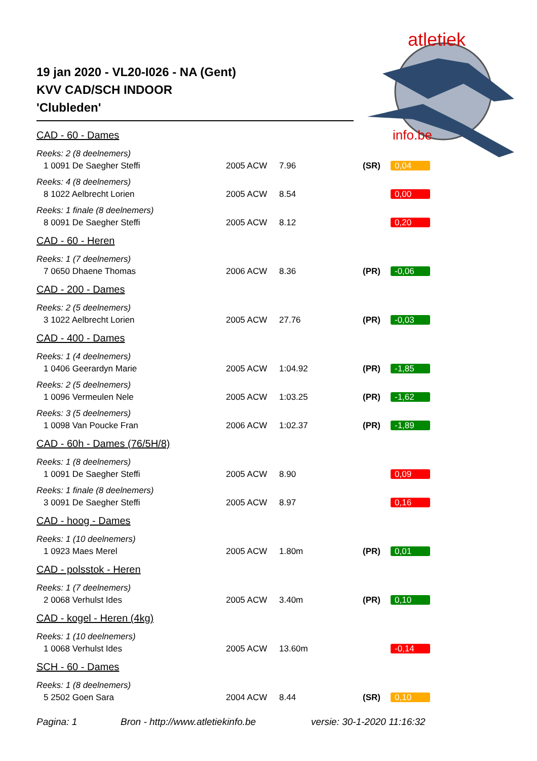atletiek
info.be
19 jan 2020 - VL20-I026 - NA (Gent)
KVV CAD/SCH INDOOR
'Clubleden'
CAD - 60 - Dames
Reeks: 2 (8 deelnemers)
| 1 0091 De Saegher Steffi | 2005 ACW | 7.96 | (SR) | 0,04 |
Reeks: 4 (8 deelnemers)
| 8 1022 Aelbrecht Lorien | 2005 ACW | 8.54 | | 0,00 |
Reeks: 1 finale (8 deelnemers)
| 8 0091 De Saegher Steffi | 2005 ACW | 8.12 | | 0,20 |
CAD - 60 - Heren
Reeks: 1 (7 deelnemers)
| 7 0650 Dhaene Thomas | 2006 ACW | 8.36 | (PR) | -0,06 |
CAD - 200 - Dames
Reeks: 2 (5 deelnemers)
| 3 1022 Aelbrecht Lorien | 2005 ACW | 27.76 | (PR) | -0,03 |
CAD - 400 - Dames
Reeks: 1 (4 deelnemers)
| 1 0406 Geerardyn Marie | 2005 ACW | 1:04.92 | (PR) | -1,85 |
Reeks: 2 (5 deelnemers)
| 1 0096 Vermeulen Nele | 2005 ACW | 1:03.25 | (PR) | -1,62 |
Reeks: 3 (5 deelnemers)
| 1 0098 Van Poucke Fran | 2006 ACW | 1:02.37 | (PR) | -1,89 |
CAD - 60h - Dames (76/5H/8)
Reeks: 1 (8 deelnemers)
| 1 0091 De Saegher Steffi | 2005 ACW | 8.90 | | 0,09 |
Reeks: 1 finale (8 deelnemers)
| 3 0091 De Saegher Steffi | 2005 ACW | 8.97 | | 0,16 |
CAD - hoog - Dames
Reeks: 1 (10 deelnemers)
| 1 0923 Maes Merel | 2005 ACW | 1.80m | (PR) | 0,01 |
CAD - polsstok - Heren
Reeks: 1 (7 deelnemers)
| 2 0068 Verhulst Ides | 2005 ACW | 3.40m | (PR) | 0,10 |
CAD - kogel - Heren (4kg)
Reeks: 1 (10 deelnemers)
| 1 0068 Verhulst Ides | 2005 ACW | 13.60m | | -0,14 |
SCH - 60 - Dames
Reeks: 1 (8 deelnemers)
| 5 2502 Goen Sara | 2004 ACW | 8.44 | (SR) | 0,10 |
Pagina: 1 Bron - http://www.atletiekinfo.be versie: 30-1-2020 11:16:32